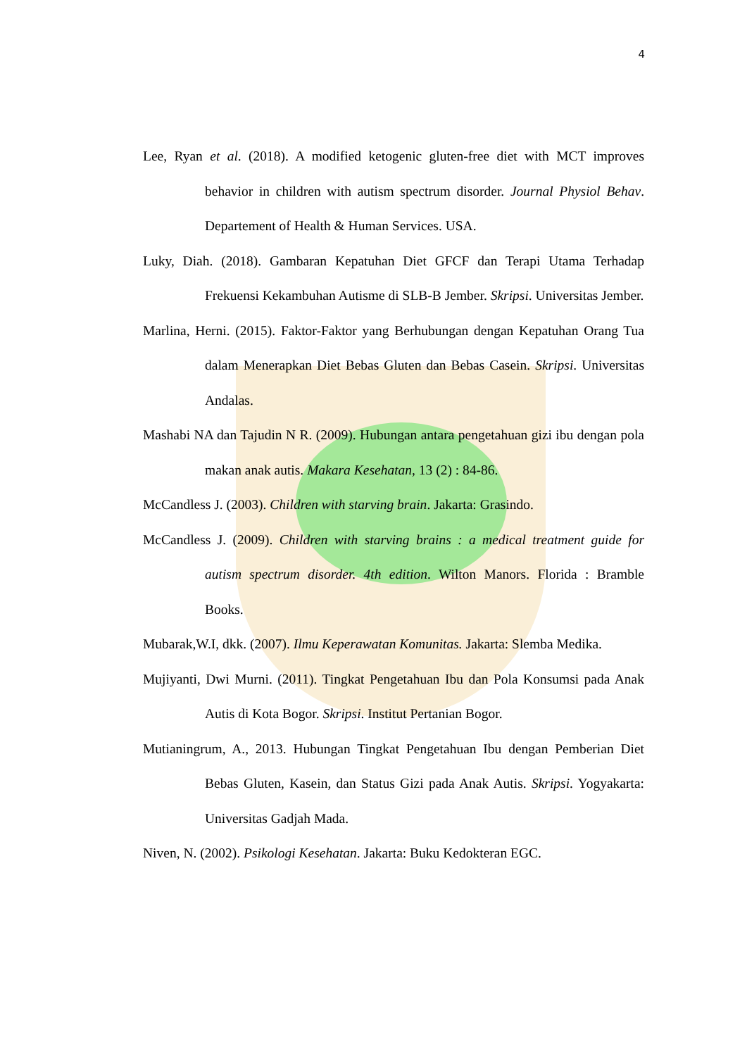4
Lee, Ryan et al. (2018). A modified ketogenic gluten-free diet with MCT improves behavior in children with autism spectrum disorder. Journal Physiol Behav. Departement of Health & Human Services. USA.
Luky, Diah. (2018). Gambaran Kepatuhan Diet GFCF dan Terapi Utama Terhadap Frekuensi Kekambuhan Autisme di SLB-B Jember. Skripsi. Universitas Jember.
Marlina, Herni. (2015). Faktor-Faktor yang Berhubungan dengan Kepatuhan Orang Tua dalam Menerapkan Diet Bebas Gluten dan Bebas Casein. Skripsi. Universitas Andalas.
Mashabi NA dan Tajudin N R. (2009). Hubungan antara pengetahuan gizi ibu dengan pola makan anak autis. Makara Kesehatan, 13 (2) : 84-86.
McCandless J. (2003). Children with starving brain. Jakarta: Grasindo.
McCandless J. (2009). Children with starving brains : a medical treatment guide for autism spectrum disorder. 4th edition. Wilton Manors. Florida : Bramble Books.
Mubarak,W.I, dkk. (2007). Ilmu Keperawatan Komunitas. Jakarta: Slemba Medika.
Mujiyanti, Dwi Murni. (2011). Tingkat Pengetahuan Ibu dan Pola Konsumsi pada Anak Autis di Kota Bogor. Skripsi. Institut Pertanian Bogor.
Mutianingrum, A., 2013. Hubungan Tingkat Pengetahuan Ibu dengan Pemberian Diet Bebas Gluten, Kasein, dan Status Gizi pada Anak Autis. Skripsi. Yogyakarta: Universitas Gadjah Mada.
Niven, N. (2002). Psikologi Kesehatan. Jakarta: Buku Kedokteran EGC.